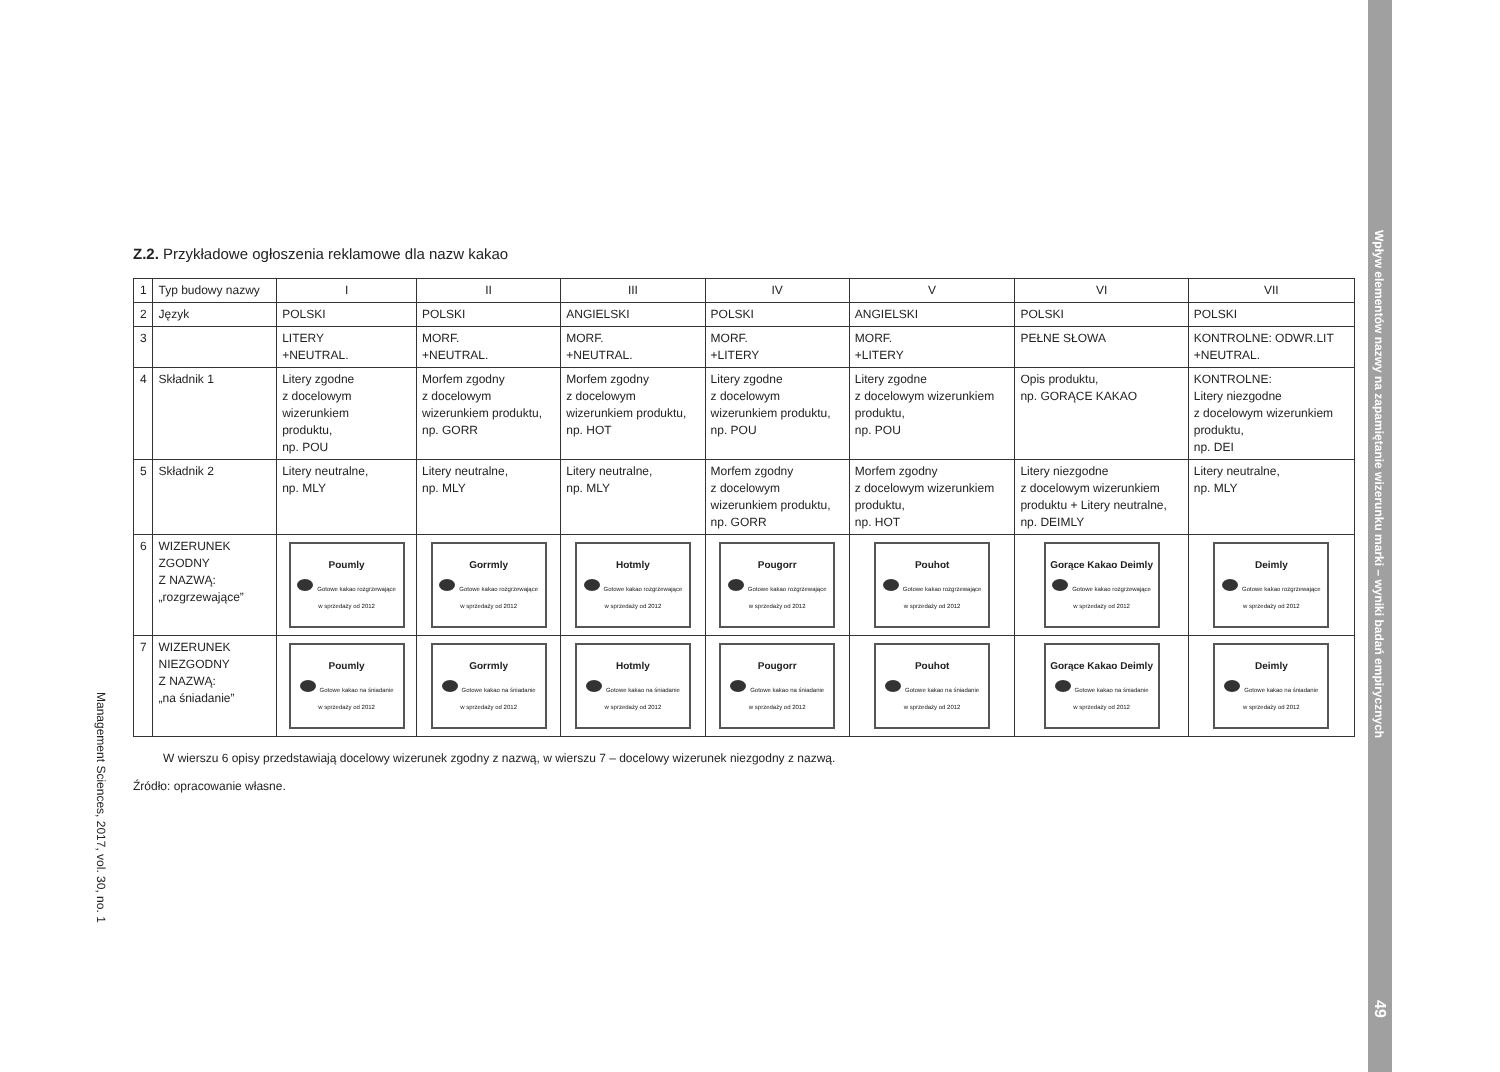Z.2. Przykładowe ogłoszenia reklamowe dla nazw kakao
| 1 | Typ budowy nazwy | I | II | III | IV | V | VI | VII |
| 2 | Język | POLSKI | POLSKI | ANGIELSKI | POLSKI | ANGIELSKI | POLSKI | POLSKI |
| 3 | | LITERY +NEUTRAL. | MORF. +NEUTRAL. | MORF. +NEUTRAL. | MORF. +LITERY | MORF. +LITERY | PEŁNE SŁOWA | KONTROLNE: ODWR.LIT +NEUTRAL. |
| 4 | Składnik 1 | Litery zgodne z docelowym wizerunkiem produktu, np. POU | Morfem zgodny z docelowym wizerunkiem produktu, np. GORR | Morfem zgodny z docelowym wizerunkiem produktu, np. HOT | Litery zgodne z docelowym wizerunkiem produktu, np. POU | Litery zgodne z docelowym wizerunkiem produktu, np. POU | Opis produktu, np. GORĄCE KAKAO | KONTROLNE: Litery niezgodne z docelowym wizerunkiem produktu, np. DEI |
| 5 | Składnik 2 | Litery neutralne, np. MLY | Litery neutralne, np. MLY | Litery neutralne, np. MLY | Morfem zgodny z docelowym wizerunkiem produktu, np. GORR | Morfem zgodny z docelowym wizerunkiem produktu, np. HOT | Litery niezgodne z docelowym wizerunkiem produktu + Litery neutralne, np. DEIMLY | Litery neutralne, np. MLY |
| 6 | WIZERUNEK ZGODNY Z NAZWĄ: „rozgrzewające” | Poumly Gotowe kakao rozgrzewające w sprzedaży od 2012 | Gorrmly Gotowe kakao rozgrzewające w sprzedaży od 2012 | Hotmly Gotowe kakao rozgrzewające w sprzedaży od 2012 | Pougorr Gotowe kakao rozgrzewające w sprzedaży od 2012 | Pouhot Gotowe kakao rozgrzewające w sprzedaży od 2012 | Gorące Kakao Deimly Gotowe kakao rozgrzewające w sprzedaży od 2012 | Deimly Gotowe kakao rozgrzewające w sprzedaży od 2012 |
| 7 | WIZERUNEK NIEZGODNY Z NAZWĄ: „na śniadanie” | Poumly Gotowe kakao na śniadanie w sprzedaży od 2012 | Gorrmly Gotowe kakao na śniadanie w sprzedaży od 2012 | Hotmly Gotowe kakao na śniadanie w sprzedaży od 2012 | Pougorr Gotowe kakao na śniadanie w sprzedaży od 2012 | Pouhot Gotowe kakao na śniadanie w sprzedaży od 2012 | Gorące Kakao Deimly Gotowe kakao na śniadanie w sprzedaży od 2012 | Deimly Gotowe kakao na śniadanie w sprzedaży od 2012 |
W wierszu 6 opisy przedstawiają docelowy wizerunek zgodny z nazwą, w wierszu 7 – docelowy wizerunek niezgodny z nazwą.
Źródło: opracowanie własne.
Management Sciences, 2017, vol. 30, no. 1
Wpływ elementów nazwy na zapamiętanie wizerunku marki – wyniki badań empirycznych
49